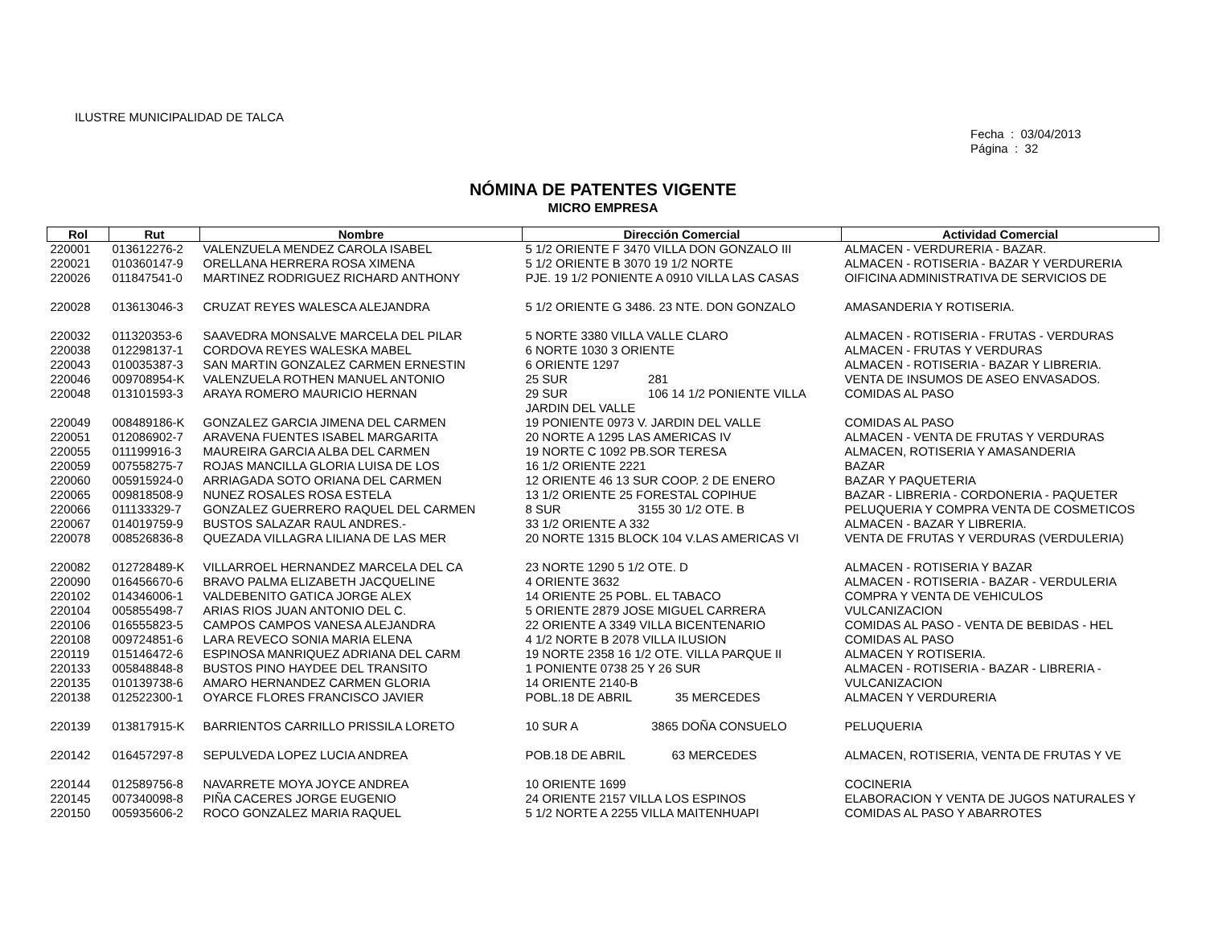ILUSTRE MUNICIPALIDAD DE TALCA
Fecha : 03/04/2013
Página : 32
NÓMINA DE PATENTES VIGENTE
MICRO EMPRESA
| Rol | Rut | Nombre | Dirección Comercial | Actividad Comercial |
| --- | --- | --- | --- | --- |
| 220001 | 013612276-2 | VALENZUELA MENDEZ CAROLA ISABEL | 5 1/2 ORIENTE F 3470 VILLA DON GONZALO III | ALMACEN - VERDURERIA - BAZAR. |
| 220021 | 010360147-9 | ORELLANA HERRERA ROSA XIMENA | 5 1/2 ORIENTE B 3070 19 1/2 NORTE | ALMACEN - ROTISERIA - BAZAR Y VERDURERIA |
| 220026 | 011847541-0 | MARTINEZ RODRIGUEZ RICHARD ANTHONY | PJE. 19 1/2 PONIENTE A 0910 VILLA LAS CASAS | OIFICINA ADMINISTRATIVA DE SERVICIOS DE |
| 220028 | 013613046-3 | CRUZAT REYES WALESCA ALEJANDRA | 5 1/2 ORIENTE G 3486. 23 NTE. DON GONZALO | AMASANDERIA Y ROTISERIA. |
| 220032 | 011320353-6 | SAAVEDRA MONSALVE MARCELA DEL PILAR | 5 NORTE 3380 VILLA VALLE CLARO | ALMACEN - ROTISERIA - FRUTAS - VERDURAS |
| 220038 | 012298137-1 | CORDOVA REYES WALESKA MABEL | 6 NORTE 1030 3 ORIENTE | ALMACEN - FRUTAS Y VERDURAS |
| 220043 | 010035387-3 | SAN MARTIN GONZALEZ CARMEN ERNESTIN | 6 ORIENTE 1297 | ALMACEN - ROTISERIA - BAZAR Y LIBRERIA. |
| 220046 | 009708954-K | VALENZUELA ROTHEN MANUEL ANTONIO | 25 SUR 281 | VENTA DE INSUMOS DE ASEO ENVASADOS. |
| 220048 | 013101593-3 | ARAYA ROMERO MAURICIO HERNAN | 29 SUR 106 14 1/2 PONIENTE VILLA JARDIN DEL VALLE | COMIDAS AL PASO |
| 220049 | 008489186-K | GONZALEZ GARCIA JIMENA DEL CARMEN | 19 PONIENTE 0973 V. JARDIN DEL VALLE | COMIDAS AL PASO |
| 220051 | 012086902-7 | ARAVENA FUENTES ISABEL MARGARITA | 20 NORTE A 1295 LAS AMERICAS IV | ALMACEN - VENTA DE FRUTAS Y VERDURAS |
| 220055 | 011199916-3 | MAUREIRA GARCIA ALBA DEL CARMEN | 19 NORTE C 1092 PB.SOR TERESA | ALMACEN, ROTISERIA Y AMASANDERIA |
| 220059 | 007558275-7 | ROJAS MANCILLA GLORIA LUISA DE LOS | 16 1/2 ORIENTE 2221 | BAZAR |
| 220060 | 005915924-0 | ARRIAGADA SOTO ORIANA DEL CARMEN | 12 ORIENTE 46 13 SUR COOP. 2 DE ENERO | BAZAR Y PAQUETERIA |
| 220065 | 009818508-9 | NUNEZ ROSALES ROSA ESTELA | 13 1/2 ORIENTE 25 FORESTAL COPIHUE | BAZAR - LIBRERIA - CORDONERIA - PAQUETER |
| 220066 | 011133329-7 | GONZALEZ GUERRERO RAQUEL DEL CARMEN | 8 SUR 3155 30 1/2 OTE. B | PELUQUERIA Y COMPRA VENTA DE COSMETICOS |
| 220067 | 014019759-9 | BUSTOS SALAZAR RAUL ANDRES.- | 33 1/2 ORIENTE A 332 | ALMACEN - BAZAR Y LIBRERIA. |
| 220078 | 008526836-8 | QUEZADA VILLAGRA LILIANA DE LAS MER | 20 NORTE 1315 BLOCK 104 V.LAS AMERICAS VI | VENTA DE FRUTAS Y VERDURAS (VERDULERIA) |
| 220082 | 012728489-K | VILLARROEL HERNANDEZ MARCELA DEL CA | 23 NORTE 1290 5 1/2 OTE. D | ALMACEN - ROTISERIA Y BAZAR |
| 220090 | 016456670-6 | BRAVO PALMA ELIZABETH JACQUELINE | 4 ORIENTE 3632 | ALMACEN - ROTISERIA - BAZAR - VERDULERIA |
| 220102 | 014346006-1 | VALDEBENITO GATICA JORGE ALEX | 14 ORIENTE 25 POBL. EL TABACO | COMPRA Y VENTA DE VEHICULOS |
| 220104 | 005855498-7 | ARIAS RIOS JUAN ANTONIO DEL C. | 5 ORIENTE 2879 JOSE MIGUEL CARRERA | VULCANIZACION |
| 220106 | 016555823-5 | CAMPOS CAMPOS VANESA ALEJANDRA | 22 ORIENTE A 3349 VILLA BICENTENARIO | COMIDAS AL PASO - VENTA DE BEBIDAS - HEL |
| 220108 | 009724851-6 | LARA REVECO SONIA MARIA ELENA | 4 1/2 NORTE B 2078 VILLA ILUSION | COMIDAS AL PASO |
| 220119 | 015146472-6 | ESPINOSA MANRIQUEZ ADRIANA DEL CARM | 19 NORTE 2358 16 1/2 OTE. VILLA PARQUE II | ALMACEN Y ROTISERIA. |
| 220133 | 005848848-8 | BUSTOS PINO HAYDEE DEL TRANSITO | 1 PONIENTE 0738 25 Y 26 SUR | ALMACEN - ROTISERIA - BAZAR - LIBRERIA - |
| 220135 | 010139738-6 | AMARO HERNANDEZ CARMEN GLORIA | 14 ORIENTE 2140-B | VULCANIZACION |
| 220138 | 012522300-1 | OYARCE FLORES FRANCISCO JAVIER | POBL.18 DE ABRIL 35 MERCEDES | ALMACEN Y VERDURERIA |
| 220139 | 013817915-K | BARRIENTOS CARRILLO PRISSILA LORETO | 10 SUR A 3865 DOÑA CONSUELO | PELUQUERIA |
| 220142 | 016457297-8 | SEPULVEDA LOPEZ LUCIA ANDREA | POB.18 DE ABRIL 63 MERCEDES | ALMACEN, ROTISERIA, VENTA DE FRUTAS Y VE |
| 220144 | 012589756-8 | NAVARRETE MOYA JOYCE ANDREA | 10 ORIENTE 1699 | COCINERIA |
| 220145 | 007340098-8 | PIÑA CACERES JORGE EUGENIO | 24 ORIENTE 2157 VILLA LOS ESPINOS | ELABORACION Y VENTA DE JUGOS NATURALES Y |
| 220150 | 005935606-2 | ROCO GONZALEZ MARIA RAQUEL | 5 1/2 NORTE A 2255 VILLA MAITENHUAPI | COMIDAS AL PASO Y ABARROTES |